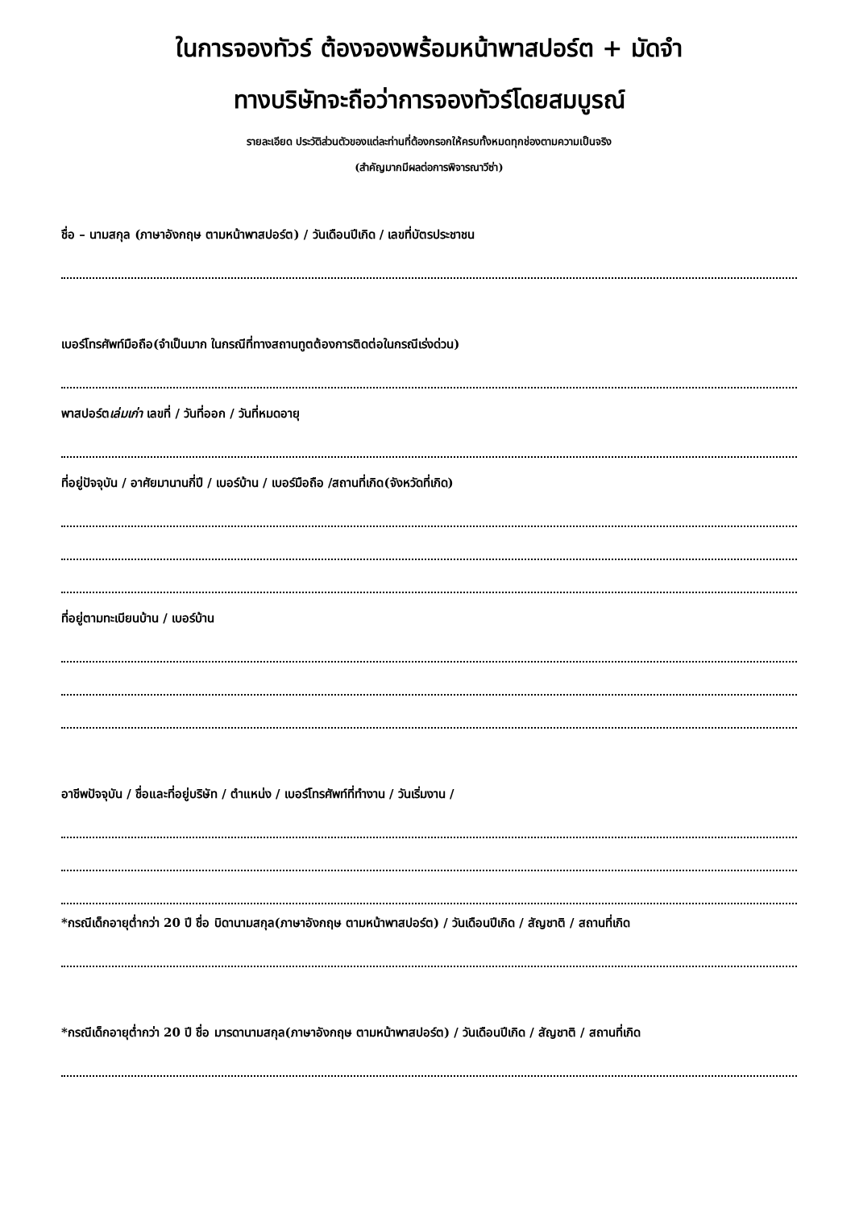ในการจองทัวร์ ต้องจองพร้อมหน้าพาสปอร์ต + มัดจำ
ทางบริษัทจะถือว่าการจองทัวร์โดยสมบูรณ์
รายละเอียด ประวัติส่วนตัวของแต่ละท่านที่ต้องกรอกให้ครบทั้งหมดทุกช่องตามความเป็นจริง
(สำคัญมากมีผลต่อการพิจารณาวีซ่า)
ชื่อ – นามสกุล (ภาษาอังกฤษ ตามหน้าพาสปอร์ต) / วันเดือนปีเกิด / เลขที่บัตรประชาชน
เบอร์โทรศัพท์มือถือ(จำเป็นมาก ในกรณีที่ทางสถานทูตต้องการติดต่อในกรณีเร่งด่วน)
พาสปอร์ตเล่มเก่า เลขที่ / วันที่ออก / วันที่หมดอายุ
ที่อยู่ปัจจุบัน / อาศัยมานานกี่ปี / เบอร์บ้าน / เบอร์มือถือ /สถานที่เกิด(จังหวัดที่เกิด)
ที่อยู่ตามทะเบียนบ้าน / เบอร์บ้าน
อาชีพปัจจุบัน / ชื่อและที่อยู่บริษัท / ตำแหน่ง / เบอร์โทรศัพท์ที่ทำงาน / วันเริ่มงาน /
*กรณีเด็กอายุต่ำกว่า 20 ปี ชื่อ บิดานามสกุล(ภาษาอังกฤษ ตามหน้าพาสปอร์ต) / วันเดือนปีเกิด / สัญชาติ / สถานที่เกิด
*กรณีเด็กอายุต่ำกว่า 20 ปี ชื่อ มารดานามสกุล(ภาษาอังกฤษ ตามหน้าพาสปอร์ต) / วันเดือนปีเกิด / สัญชาติ / สถานที่เกิด